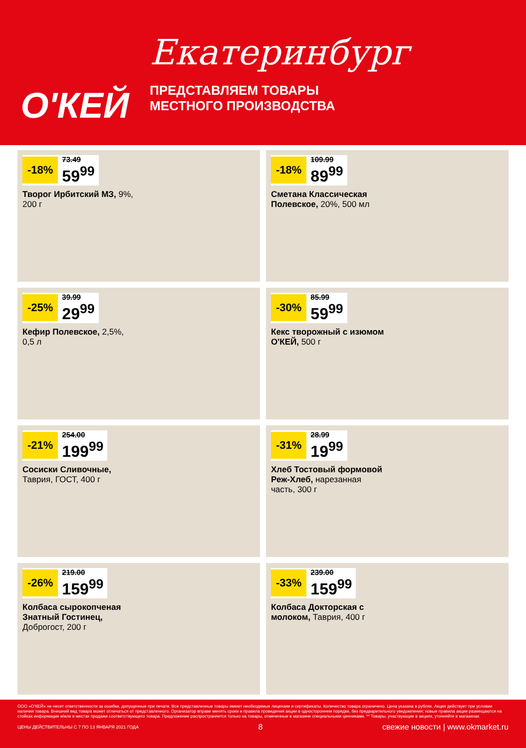О'КЕЙ
Екатеринбург
ПРЕДСТАВЛЯЕМ ТОВАРЫ
МЕСТНОГО ПРОИЗВОДСТВА
-18%
73.49
59<sup>99</sup>
Творог Ирбитский МЗ, 9%, 200 г
-18%
109.99
89<sup>99</sup>
Сметана Классическая Полевское, 20%, 500 мл
-25%
39.99
29<sup>99</sup>
Кефир Полевское, 2,5%, 0,5 л
-30%
85.99
59<sup>99</sup>
Кекс творожный с изюмом О'КЕЙ, 500 г
-21%
254.00
199<sup>99</sup>
Сосиски Сливочные, Таврия, ГОСТ, 400 г
-31%
28.99
19<sup>99</sup>
Хлеб Тостовый формовой Реж-Хлеб, нарезанная часть, 300 г
-26%
219.00
159<sup>99</sup>
Колбаса сырокопченая Знатный Гостинец, Доброгост, 200 г
-33%
239.00
159<sup>99</sup>
Колбаса Докторская с молоком, Таврия, 400 г
ООО «О'КЕЙ» не несет ответственности за ошибки, допущенные при печати. Все представленные товары имеют необходимые лицензии и сертификаты. Количество товара ограничено. Цена указана в рублях. Акция действует при условии наличия товара. Внешний вид товара может отличаться от представленного. Организатор вправе менять сроки и правила проведения акции в одностороннем порядке, без предварительного уведомления; новые правила акции размещаются на стойках информации и/или в местах продажи соответствующего товара. Предложение распространяется только на товары, отмеченные в магазине специальными ценниками. ** Товары, участвующие в акциях, уточняйте в магазинах.
ЦЕНЫ ДЕЙСТВИТЕЛЬНЫ С 7 ПО 13 ЯНВАРЯ 2021 ГОДА 8 свежие новости | www.okmarket.ru